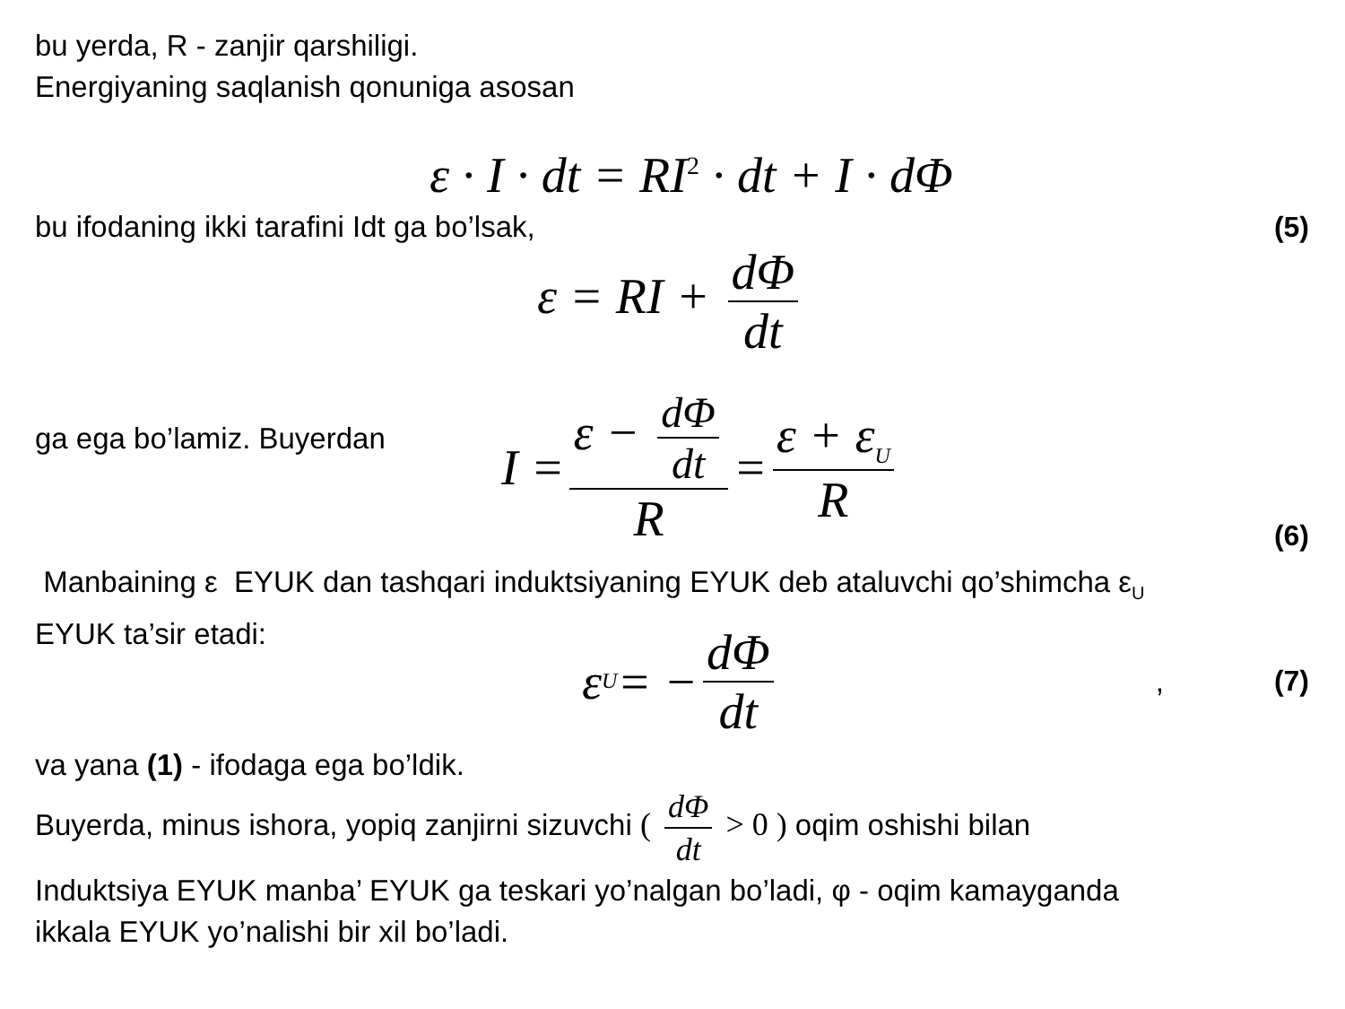bu yerda, R - zanjir qarshiligi.
Energiyaning saqlanish qonuniga asosan
ε · I · dt = RI<sup>2</sup> · dt + I · dΦ
bu ifodaning ikki tarafini Idt ga bo’lsak,
(5)
ε = RI + dΦ dt
ga ega bo’lamiz. Buyerdan
I = ε − dΦ dt R = ε + ε<sub>U</sub> R (6)
Manbaining ε EYUK dan tashqari induktsiyaning EYUK deb ataluvchi qo’shimcha ε<sub>U</sub>
EYUK ta’sir etadi:
ε<sub>U</sub> = − dΦ dt, (7)
va yana (1) - ifodaga ega bo’ldik.
Buyerda, minus ishora, yopiq zanjirni sizuvchi ( dΦ dt > 0 ) oqim oshishi bilan
Induktsiya EYUK manba’ EYUK ga teskari yo’nalgan bo’ladi, φ - oqim kamayganda
ikkala EYUK yo’nalishi bir xil bo’ladi.